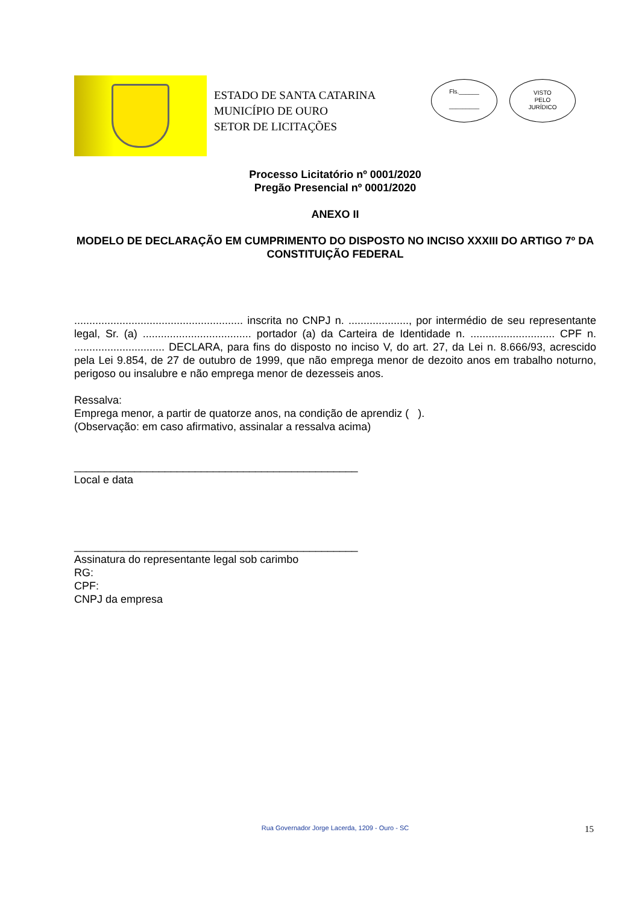ESTADO DE SANTA CATARINA
MUNICÍPIO DE OURO
SETOR DE LICITAÇÕES
Fls.______
_________
VISTO
PELO
JURÍDICO
Processo Licitatório nº 0001/2020
Pregão Presencial nº 0001/2020
ANEXO II
MODELO DE DECLARAÇÃO EM CUMPRIMENTO DO DISPOSTO NO INCISO XXXIII DO ARTIGO 7º DA CONSTITUIÇÃO FEDERAL
........................................................ inscrita no CNPJ n. ...................., por intermédio de seu representante legal, Sr. (a) .................................... portador (a) da Carteira de Identidade n. ............................ CPF n. .............................. DECLARA, para fins do disposto no inciso V, do art. 27, da Lei n. 8.666/93, acrescido pela Lei 9.854, de 27 de outubro de 1999, que não emprega menor de dezoito anos em trabalho noturno, perigoso ou insalubre e não emprega menor de dezesseis anos.
Ressalva:
Emprega menor, a partir de quatorze anos, na condição de aprendiz ( ).
(Observação: em caso afirmativo, assinalar a ressalva acima)
_______________________________________________
Local e data
_______________________________________________
Assinatura do representante legal sob carimbo
RG:
CPF:
CNPJ da empresa
Rua Governador Jorge Lacerda, 1209 - Ouro - SC 15